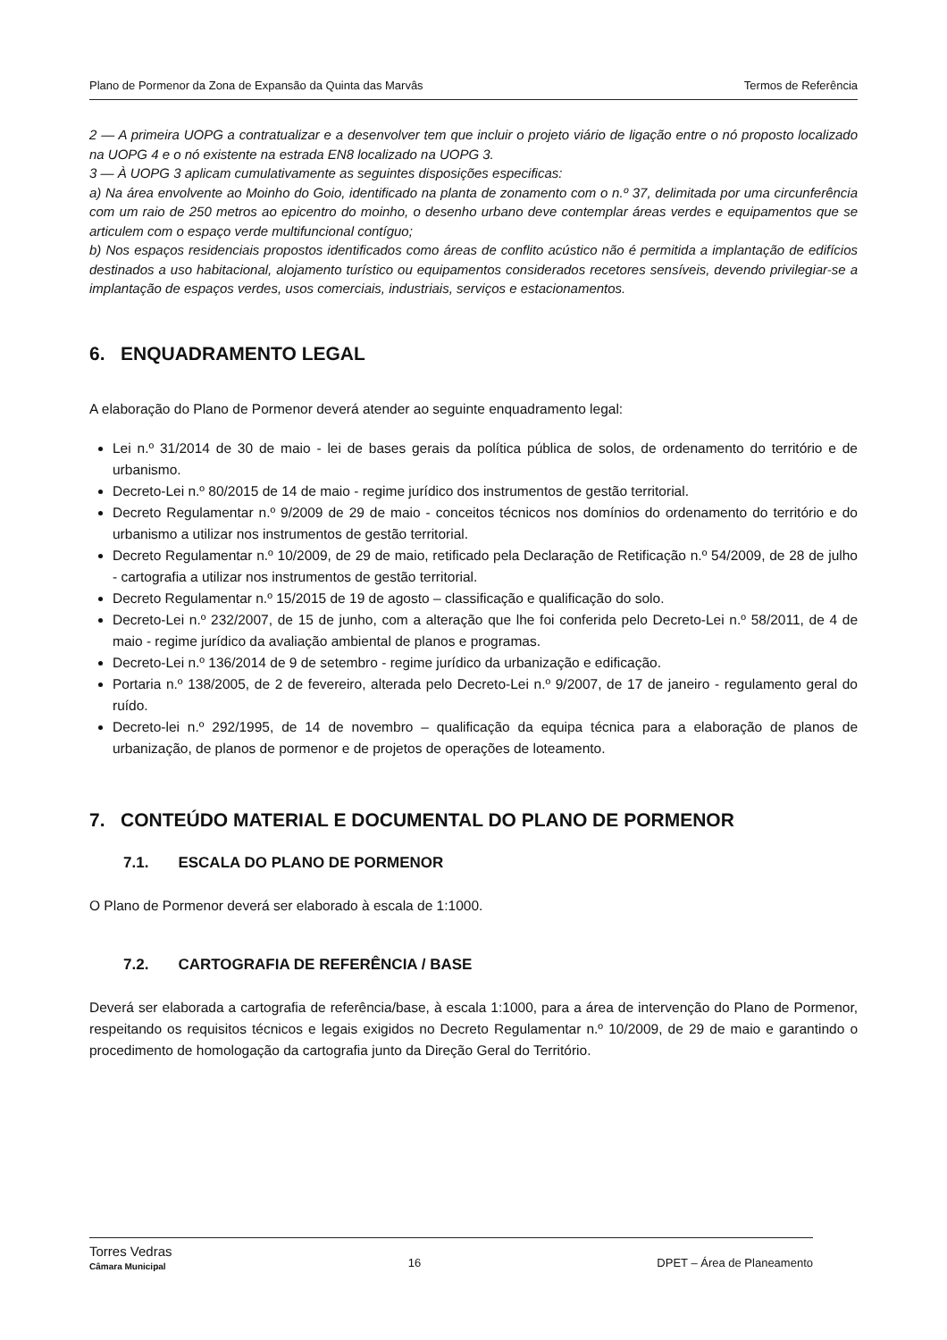Plano de Pormenor da Zona de Expansão da Quinta das Marvâs Termos de Referência
2 — A primeira UOPG a contratualizar e a desenvolver tem que incluir o projeto viário de ligação entre o nó proposto localizado na UOPG 4 e o nó existente na estrada EN8 localizado na UOPG 3.
3 — À UOPG 3 aplicam cumulativamente as seguintes disposições especificas:
a) Na área envolvente ao Moinho do Goio, identificado na planta de zonamento com o n.º 37, delimitada por uma circunferência com um raio de 250 metros ao epicentro do moinho, o desenho urbano deve contemplar áreas verdes e equipamentos que se articulem com o espaço verde multifuncional contíguo;
b) Nos espaços residenciais propostos identificados como áreas de conflito acústico não é permitida a implantação de edifícios destinados a uso habitacional, alojamento turístico ou equipamentos considerados recetores sensíveis, devendo privilegiar-se a implantação de espaços verdes, usos comerciais, industriais, serviços e estacionamentos.
6. ENQUADRAMENTO LEGAL
A elaboração do Plano de Pormenor deverá atender ao seguinte enquadramento legal:
Lei n.º 31/2014 de 30 de maio - lei de bases gerais da política pública de solos, de ordenamento do território e de urbanismo.
Decreto-Lei n.º 80/2015 de 14 de maio - regime jurídico dos instrumentos de gestão territorial.
Decreto Regulamentar n.º 9/2009 de 29 de maio - conceitos técnicos nos domínios do ordenamento do território e do urbanismo a utilizar nos instrumentos de gestão territorial.
Decreto Regulamentar n.º 10/2009, de 29 de maio, retificado pela Declaração de Retificação n.º 54/2009, de 28 de julho - cartografia a utilizar nos instrumentos de gestão territorial.
Decreto Regulamentar n.º 15/2015 de 19 de agosto – classificação e qualificação do solo.
Decreto-Lei n.º 232/2007, de 15 de junho, com a alteração que lhe foi conferida pelo Decreto-Lei n.º 58/2011, de 4 de maio - regime jurídico da avaliação ambiental de planos e programas.
Decreto-Lei n.º 136/2014 de 9 de setembro - regime jurídico da urbanização e edificação.
Portaria n.º 138/2005, de 2 de fevereiro, alterada pelo Decreto-Lei n.º 9/2007, de 17 de janeiro - regulamento geral do ruído.
Decreto-lei n.º 292/1995, de 14 de novembro – qualificação da equipa técnica para a elaboração de planos de urbanização, de planos de pormenor e de projetos de operações de loteamento.
7. CONTEÚDO MATERIAL E DOCUMENTAL DO PLANO DE PORMENOR
7.1. ESCALA DO PLANO DE PORMENOR
O Plano de Pormenor deverá ser elaborado à escala de 1:1000.
7.2. CARTOGRAFIA DE REFERÊNCIA / BASE
Deverá ser elaborada a cartografia de referência/base, à escala 1:1000, para a área de intervenção do Plano de Pormenor, respeitando os requisitos técnicos e legais exigidos no Decreto Regulamentar n.º 10/2009, de 29 de maio e garantindo o procedimento de homologação da cartografia junto da Direção Geral do Território.
Torres Vedras
Câmara Municipal 16 DPET – Área de Planeamento